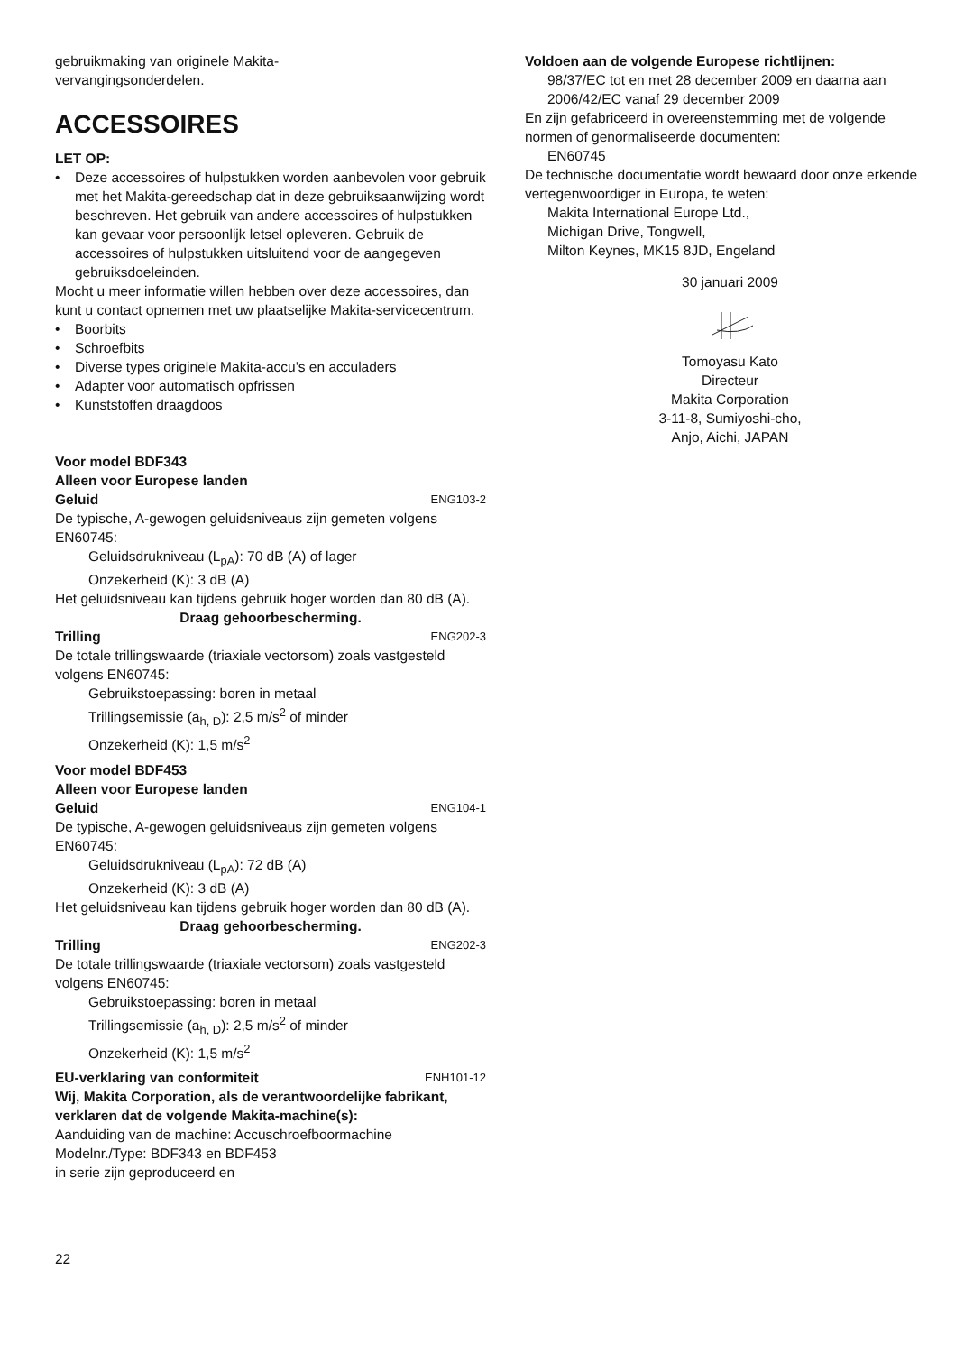gebruikmaking van originele Makita-
vervangingsonderdelen.
ACCESSOIRES
LET OP:
• Deze accessoires of hulpstukken worden aanbevolen voor gebruik met het Makita-gereedschap dat in deze gebruiksaanwijzing wordt beschreven. Het gebruik van andere accessoires of hulpstukken kan gevaar voor persoonlijk letsel opleveren. Gebruik de accessoires of hulpstukken uitsluitend voor de aangegeven gebruiksdoeleinden.
Mocht u meer informatie willen hebben over deze accessoires, dan kunt u contact opnemen met uw plaatselijke Makita-servicecentrum.
• Boorbits
• Schroefbits
• Diverse types originele Makita-accu’s en acculaders
• Adapter voor automatisch opfrissen
• Kunststoffen draagdoos
Voor model BDF343
Alleen voor Europese landen
Geluid ENG103-2
De typische, A-gewogen geluidsniveaus zijn gemeten volgens EN60745:
Geluidsdrukniveau (L<sub>pA</sub>): 70 dB (A) of lager
Onzekerheid (K): 3 dB (A)
Het geluidsniveau kan tijdens gebruik hoger worden dan 80 dB (A).
Draag gehoorbescherming.
Trilling ENG202-3
De totale trillingswaarde (triaxiale vectorsom) zoals vastgesteld volgens EN60745:
Gebruikstoepassing: boren in metaal
Trillingsemissie (a<sub>h, D</sub>): 2,5 m/s<sup>2</sup> of minder
Onzekerheid (K): 1,5 m/s<sup>2</sup>
Voor model BDF453
Alleen voor Europese landen
Geluid ENG104-1
De typische, A-gewogen geluidsniveaus zijn gemeten volgens EN60745:
Geluidsdrukniveau (L<sub>pA</sub>): 72 dB (A)
Onzekerheid (K): 3 dB (A)
Het geluidsniveau kan tijdens gebruik hoger worden dan 80 dB (A).
Draag gehoorbescherming.
Trilling ENG202-3
De totale trillingswaarde (triaxiale vectorsom) zoals vastgesteld volgens EN60745:
Gebruikstoepassing: boren in metaal
Trillingsemissie (a<sub>h, D</sub>): 2,5 m/s<sup>2</sup> of minder
Onzekerheid (K): 1,5 m/s<sup>2</sup>
EU-verklaring van conformiteit ENH101-12
Wij, Makita Corporation, als de verantwoordelijke fabrikant, verklaren dat de volgende Makita-machine(s):
Aanduiding van de machine: Accuschroefboormachine
Modelnr./Type: BDF343 en BDF453
in serie zijn geproduceerd en
22
Voldoen aan de volgende Europese richtlijnen:
98/37/EC tot en met 28 december 2009 en daarna aan 2006/42/EC vanaf 29 december 2009
En zijn gefabriceerd in overeenstemming met de volgende normen of genormaliseerde documenten:
EN60745
De technische documentatie wordt bewaard door onze erkende vertegenwoordiger in Europa, te weten:
Makita International Europe Ltd.,
Michigan Drive, Tongwell,
Milton Keynes, MK15 8JD, Engeland
30 januari 2009
Tomoyasu Kato
Directeur
Makita Corporation
3-11-8, Sumiyoshi-cho,
Anjo, Aichi, JAPAN